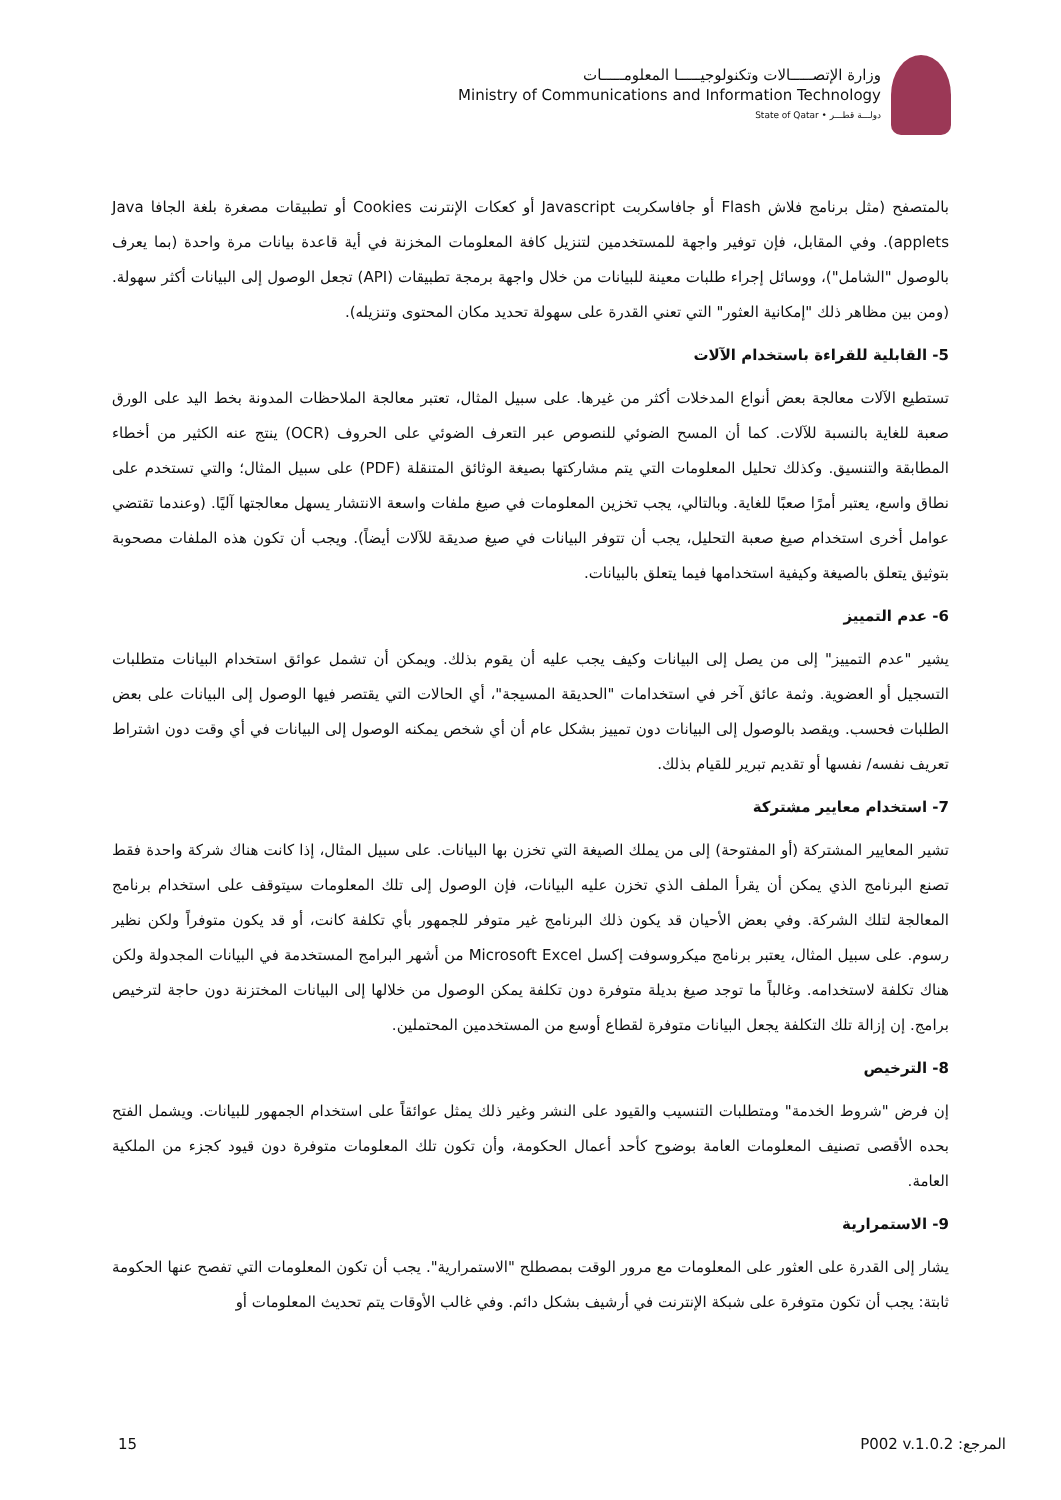وزارة الإتصـــــالات وتكنولوجيـــــا المعلومـــــات
Ministry of Communications and Information Technology
State of Qatar • دولـــة قطـــر
بالمتصفح (مثل برنامج فلاش Flash أو جافاسكربت Javascript أو كعكات الإنترنت Cookies أو تطبيقات مصغرة بلغة الجافا Java applets). وفي المقابل، فإن توفير واجهة للمستخدمين لتنزيل كافة المعلومات المخزنة في أية قاعدة بيانات مرة واحدة (بما يعرف بالوصول "الشامل")، ووسائل إجراء طلبات معينة للبيانات من خلال واجهة برمجة تطبيقات (API) تجعل الوصول إلى البيانات أكثر سهولة. (ومن بين مظاهر ذلك "إمكانية العثور" التي تعني القدرة على سهولة تحديد مكان المحتوى وتنزيله).
5- القابلية للقراءة باستخدام الآلات
تستطيع الآلات معالجة بعض أنواع المدخلات أكثر من غيرها. على سبيل المثال، تعتبر معالجة الملاحظات المدونة بخط اليد على الورق صعبة للغاية بالنسبة للآلات. كما أن المسح الضوئي للنصوص عبر التعرف الضوئي على الحروف (OCR) ينتج عنه الكثير من أخطاء المطابقة والتنسيق. وكذلك تحليل المعلومات التي يتم مشاركتها بصيغة الوثائق المتنقلة (PDF) على سبيل المثال؛ والتي تستخدم على نطاق واسع، يعتبر أمرًا صعبًا للغاية. وبالتالي، يجب تخزين المعلومات في صيغ ملفات واسعة الانتشار يسهل معالجتها آليًا. (وعندما تقتضي عوامل أخرى استخدام صيغ صعبة التحليل، يجب أن تتوفر البيانات في صيغ صديقة للآلات أيضاً). ويجب أن تكون هذه الملفات مصحوبة بتوثيق يتعلق بالصيغة وكيفية استخدامها فيما يتعلق بالبيانات.
6- عدم التمييز
يشير "عدم التمييز" إلى من يصل إلى البيانات وكيف يجب عليه أن يقوم بذلك. ويمكن أن تشمل عوائق استخدام البيانات متطلبات التسجيل أو العضوية. وثمة عائق آخر في استخدامات "الحديقة المسيجة"، أي الحالات التي يقتصر فيها الوصول إلى البيانات على بعض الطلبات فحسب. ويقصد بالوصول إلى البيانات دون تمييز بشكل عام أن أي شخص يمكنه الوصول إلى البيانات في أي وقت دون اشتراط تعريف نفسه/ نفسها أو تقديم تبرير للقيام بذلك.
7- استخدام معايير مشتركة
تشير المعايير المشتركة (أو المفتوحة) إلى من يملك الصيغة التي تخزن بها البيانات. على سبيل المثال، إذا كانت هناك شركة واحدة فقط تصنع البرنامج الذي يمكن أن يقرأ الملف الذي تخزن عليه البيانات، فإن الوصول إلى تلك المعلومات سيتوقف على استخدام برنامج المعالجة لتلك الشركة. وفي بعض الأحيان قد يكون ذلك البرنامج غير متوفر للجمهور بأي تكلفة كانت، أو قد يكون متوفراً ولكن نظير رسوم. على سبيل المثال، يعتبر برنامج ميكروسوفت إكسل Microsoft Excel من أشهر البرامج المستخدمة في البيانات المجدولة ولكن هناك تكلفة لاستخدامه. وغالباً ما توجد صيغ بديلة متوفرة دون تكلفة يمكن الوصول من خلالها إلى البيانات المختزنة دون حاجة لترخيص برامج. إن إزالة تلك التكلفة يجعل البيانات متوفرة لقطاع أوسع من المستخدمين المحتملين.
8- الترخيص
إن فرض "شروط الخدمة" ومتطلبات التنسيب والقيود على النشر وغير ذلك يمثل عوائقاً على استخدام الجمهور للبيانات. ويشمل الفتح بحده الأقصى تصنيف المعلومات العامة بوضوح كأحد أعمال الحكومة، وأن تكون تلك المعلومات متوفرة دون قيود كجزء من الملكية العامة.
9- الاستمرارية
يشار إلى القدرة على العثور على المعلومات مع مرور الوقت بمصطلح "الاستمرارية". يجب أن تكون المعلومات التي تفصح عنها الحكومة ثابتة: يجب أن تكون متوفرة على شبكة الإنترنت في أرشيف بشكل دائم. وفي غالب الأوقات يتم تحديث المعلومات أو
15 المرجع: P002 v.1.0.2